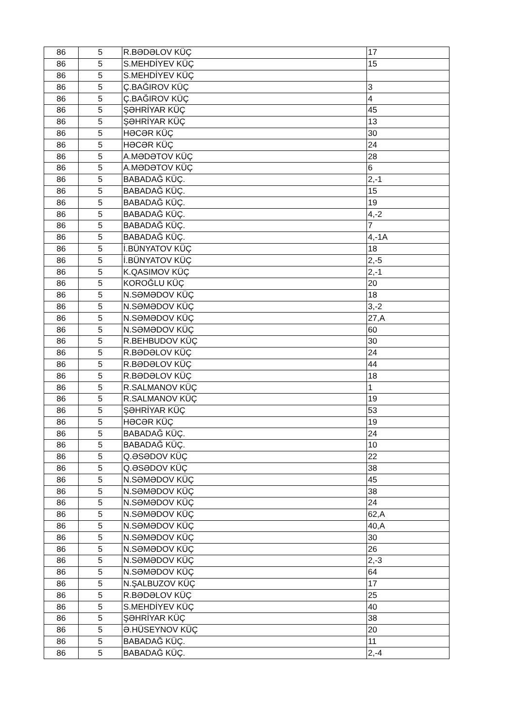| 86 | 5 | R.BƏDƏLOV KÜÇ | 17 |
| 86 | 5 | S.MEHDİYEV KÜÇ | 15 |
| 86 | 5 | S.MEHDİYEV KÜÇ | |
| 86 | 5 | Ç.BAĞIROV KÜÇ | 3 |
| 86 | 5 | Ç.BAĞIROV KÜÇ | 4 |
| 86 | 5 | ŞƏHRİYAR KÜÇ | 45 |
| 86 | 5 | ŞƏHRİYAR KÜÇ | 13 |
| 86 | 5 | HƏCƏR KÜÇ | 30 |
| 86 | 5 | HƏCƏR KÜÇ | 24 |
| 86 | 5 | A.MƏDƏTOV KÜÇ | 28 |
| 86 | 5 | A.MƏDƏTOV KÜÇ | 6 |
| 86 | 5 | BABADAĞ KÜÇ. | 2,-1 |
| 86 | 5 | BABADAĞ KÜÇ. | 15 |
| 86 | 5 | BABADAĞ KÜÇ. | 19 |
| 86 | 5 | BABADAĞ KÜÇ. | 4,-2 |
| 86 | 5 | BABADAĞ KÜÇ. | 7 |
| 86 | 5 | BABADAĞ KÜÇ. | 4,-1A |
| 86 | 5 | İ.BÜNYATOV KÜÇ | 18 |
| 86 | 5 | İ.BÜNYATOV KÜÇ | 2,-5 |
| 86 | 5 | K.QASIMOV KÜÇ | 2,-1 |
| 86 | 5 | KOROĞLU KÜÇ | 20 |
| 86 | 5 | N.SƏMƏDOV KÜÇ | 18 |
| 86 | 5 | N.SƏMƏDOV KÜÇ | 3,-2 |
| 86 | 5 | N.SƏMƏDOV KÜÇ | 27,A |
| 86 | 5 | N.SƏMƏDOV KÜÇ | 60 |
| 86 | 5 | R.BEHBUDOV KÜÇ | 30 |
| 86 | 5 | R.BƏDƏLOV KÜÇ | 24 |
| 86 | 5 | R.BƏDƏLOV KÜÇ | 44 |
| 86 | 5 | R.BƏDƏLOV KÜÇ | 18 |
| 86 | 5 | R.SALMANOV KÜÇ | 1 |
| 86 | 5 | R.SALMANOV KÜÇ | 19 |
| 86 | 5 | ŞƏHRİYAR KÜÇ | 53 |
| 86 | 5 | HƏCƏR KÜÇ | 19 |
| 86 | 5 | BABADAĞ KÜÇ. | 24 |
| 86 | 5 | BABADAĞ KÜÇ. | 10 |
| 86 | 5 | Q.ƏSƏDOV KÜÇ | 22 |
| 86 | 5 | Q.ƏSƏDOV KÜÇ | 38 |
| 86 | 5 | N.SƏMƏDOV KÜÇ | 45 |
| 86 | 5 | N.SƏMƏDOV KÜÇ | 38 |
| 86 | 5 | N.SƏMƏDOV KÜÇ | 24 |
| 86 | 5 | N.SƏMƏDOV KÜÇ | 62,A |
| 86 | 5 | N.SƏMƏDOV KÜÇ | 40,A |
| 86 | 5 | N.SƏMƏDOV KÜÇ | 30 |
| 86 | 5 | N.SƏMƏDOV KÜÇ | 26 |
| 86 | 5 | N.SƏMƏDOV KÜÇ | 2,-3 |
| 86 | 5 | N.SƏMƏDOV KÜÇ | 64 |
| 86 | 5 | N.ŞALBUZOV KÜÇ | 17 |
| 86 | 5 | R.BƏDƏLOV KÜÇ | 25 |
| 86 | 5 | S.MEHDİYEV KÜÇ | 40 |
| 86 | 5 | ŞƏHRİYAR KÜÇ | 38 |
| 86 | 5 | Ə.HÜSEYNOV KÜÇ | 20 |
| 86 | 5 | BABADAĞ KÜÇ. | 11 |
| 86 | 5 | BABADAĞ KÜÇ. | 2,-4 |